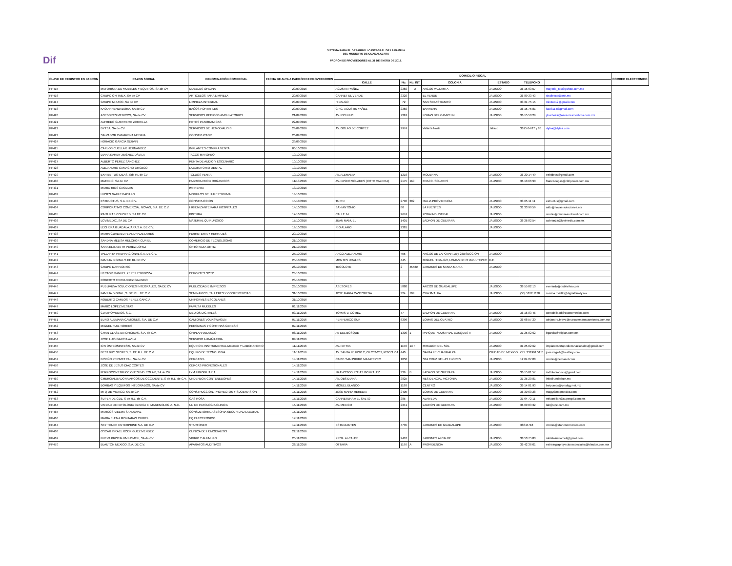Dif
SISTEMA PARA EL DESARROLLO INTEGRAL DE LA FAMILIA
DEL MUNICIPIO DE GUADALAJARA
PADRÓN DE PROVEEDORES AL 31 DE ENERO DE 2018.
| CLAVE DE REGISTRO EN PADRÓN | RAZON SOCIAL | DENOMINACIÓN COMERCIAL | FECHA DE ALTA A PADRÓN DE PROVEEDORES | DOMICILIO FISCAL | | | | | | | CORREO ELECTRÓNICO |
| --- | --- | --- | --- | --- | --- | --- | --- | --- | --- | --- | --- |
| | | | | CALLE | No. | No. INT. | COLONIA | ESTADO | TELEFONO | | |
| PP415 | MAYORISTA DE MUEBLES Y EQUIPOS, SA de CV | MUEBLES OFICINA | 20/09/2016 | AGUSTIN YAÑEZ | 2360 | D | ARCOS VALLARTA | JALISCO | 36 15 93 57 | mayoris_tas@yahoo.com.mx | |
| PP416 | GRUPO ONITMEX, SA de CV | ARTICULOS PARA LIMPIEZA | 20/09/2016 | CARRET EL VERDE | 2320 | | EL VERDE | JALISCO | 36 89 33 43 | sballesca@onit.mx | |
| PP417 | GRUPO MIXZOC, SA de CV | LIMPIEZA INTEGRAL | 20/09/2016 | HIDALGO | 72 | | SAN SEBASTIANITO | JALISCO | 33 31 75 15 | mixzoc12@gmail.com | |
| PP418 | KAO ARRENDADORA, SA de CV | BAÑOS PORTATILES | 20/09/2016 | CIRC. AGUSTIN YAÑEZ | 2360 | | BARRERA | JALISCO | 36 15 75 81 | kao8114@gmail.com | |
| PP420 | ASESORES MEDICOS, SA de CV | SERVICIOS MEDICOS AMBULATORIOS | 21/09/2016 | AV. RIO NILO | 7324 | | LOMAS DEL CAMICHIN | JALISCO | 36 15 50 29 | ybarboza@asesoresmedicos.com.mx | |
| PP421 | ALFREDO GUERRERO ZORRILLA | FOTOS PANORAMICAS | 22/09/2016 | | | | | | | | |
| PP422 | DYTSA, SA de CV | SERVICIOS DE HEMODIALISIS | 23/09/2016 | AV. GOLFO DE CORTEZ | 2974 | | Vallarta Norte | Jalisco | 3615 64 87 y 88 | dytsa@dytsa.com | |
| PP423 | SALVADOR CAMARENA MEDINA | CONSTRUCTOR | 26/09/2016 | | | | | | | | |
| PP424 | HORACIO GARCÍA SERVIN | | 29/09/2016 | | | | | | | | |
| PP425 | CARLOS CUELLAR HERNANDEZ | IMPLANTES COMPRA VENTA | 06/10/2016 | | | | | | | | |
| PP426 | DIANA KAREN JIMÉNEZ DÁVILA | TACOS MAYOREO | 10/10/2016 | | | | | | | | |
| PP427 | ALBERTO PEREZ SANCHEZ | RENTA DE AUDIO Y ESCENARIO | 10/10/2016 | | | | | | | | |
| PP428 | ALEJANDRO CAMACHO OROZCO | LABORATORIO DENTAL | 10/10/2016 | | | | | | | | |
| PP429 | EXHIBE TUS IDEAS, Sde RL de CV | TOLDOS VENTA | 10/10/2016 | AV. ALEMANIA | 1216 | | MODERNA | JALISCO | 36 20 14 49 | exhideas@gmail.com | |
| PP430 | MATEDIC, SA de CV | FABRICA PROD ORGANICOS | 11/10/2016 | AV. PASEO SOLARES (COTO VALERIA) | 2175 | 169 | FRACC. SOLARES | JALISCO | 36 13 66 90 | franciscogas@citripower.com.mx | |
| PP431 | MARIO RIOS CASILLAS | IMPRENTA | 13/10/2016 | | | | | | | | |
| PP432 | ULISES NAHLE BADILLO | MODULOS DE HULE ESPUMA | 13/10/2016 | | | | | | | | |
| PP433 | ESTRUCTUS, S.A. DE C.V. | CONSTRUCCION | 14/10/2016 | TURIN | 2796 | 202 | ITALIA PROVIDENCIA | JALISCO | 33 65 11 11 | estructus@gmail.com | |
| PP434 | CORPORATIVO COMERCIAL NOVAS, S.A. DE C.V. | HIGIENIZANTE PARA HOSPITALES | 14/10/2016 | SAN ANTONIO | 80 | | LA FUENTES | JALISCO | 31 33 99 59 | aldo@novas-soluciones.mx | |
| PP435 | PINTURAS COLORED, SA DE CV | PINTURA | 17/10/2016 | CALLE 14 | 2674 | | ZONA INDUSTRIAL | JALISCO | | ventas@pinturascolored.com.mx | |
| PP436 | LOVIMEDIC, SA DE CV | MATERIAL QUIRURGICO | 17/10/2016 | JUAN MANUEL | 1401 | | LADRON DE GUEVARA | JALISCO | 38 26 82 54 | cobranza@lovimedic.com.mx | |
| PP437 | LECHERA GUADALAJARA S.A. DE C.V. | | 19/10/2016 | RIO ALAMO | 2381 | | | JALISCO | | | |
| PP438 | MARIA GUADALUPE ANDRADE LARES | FERRETERIA Y HERRAJES | 20/10/2016 | | | | | | | | |
| PP439 | SANDRA MELISA MELCHOR CURIEL | COMERCIO DE TECNOLOGIAS | 21/10/2016 | | | | | | | | |
| PP440 | SARA ELIZABETH PEREZ LOPEZ | ORTOPEDIA ORTIZ | 21/10/2016 | | | | | | | | |
| PP441 | VALLARTA INTERNACIONAL S.A. DE C.V. | | 25/10/2016 | ARCO ALEJANDRO | 455 | | ARCOS DE ZAPOPAN 1a y 2da SECCION | JALISCO | | | |
| PP442 | FAMILIA DIGITAL S DE RL DE CV | | 25/10/2016 | MONTES URALES | 445 | | MIGUEL HIDALGO, LOMAS DE CHAPULTEPEC | D.F. | | | |
| PP443 | GRUPO DAHIVON SC | | 26/10/2016 | TECOLOTE | 2 | 45580 | JARDINES DE SANTA MARIA | JALISCO | | | |
| PP444 | HECTOR MANUEL PEREZ ESPINOZA | DEPORTES SOTO | 28/10/2016 | | | | | | | | |
| PP445 | ROBERTO FERNANDEZ GALINDO | | 28/10/2016 | | | | | | | | |
| PP446 | PUBLIVILVA SOLUCIONES INTEGRALES, SA DE CV | PUBLICIDAD E IMPRESOS | 28/10/2016 | ASESORES | 5880 | | ARCOS DE GUADALUPE | JALISCO | 38 55 82 13 | everardo@publivilva.com | |
| PP447 | FAMILIA DIGITAL, S. DE R.L. DE C.V. | SEMINARIOS, TALLERES Y CONFERENCIAS | 31/10/2016 | JOSE MARIA CASTORENA | 324 | 109 | CUAJIMALPA | JALISCO | (55) 5812 1130 | romina.riviello@digitalfamily.mx | |
| PP448 | ROBERTO CARLOS PEREZ GARCIA | UNIFORMES ESCOLARES | 31/10/2016 | | | | | | | | |
| PP449 | MARIO LOPEZ MESTAS | FAMUSA MUEBLES | 01/11/2016 | | | | | | | | |
| PP450 | CUATROMEDIOS, S.C. | MEDIOS DIGITALES | 03/11/2016 | TOMAS V. GOMEZ | 77 | | LADRON DE GUEVARA | JALISCO | 36 16 83 46 | contabilidad@cuatromedios.com | |
| PP451 | EURO ALEMANA CAMIONES, S.A. DE C.V. | CAMIONES VOLKSWAGEN | 07/11/2016 | PERIFERICO SUR | 6396 | | LOMAS DEL CUATRO | JALISCO | 36 68 57 30 | alejandro.bravo@euroalemanacamiones.com.mx | |
| PP452 | MIGUEL RUIZ TORRES | PERSIANAS Y CORTINAS GENESIS | 07/11/2016 | | | | | | | | |
| PP453 | GRAN CLASE EN OFICINAS, S.A. de C.V. | OFIPLAN VELASCO | 08/11/2016 | AV DEL BOSQUE | 1300 | 1 | PARQUE INDUSTRIAL BOSQUES II | JALISCO | 31 25 02 62 | bgarcia@ofiplan.com.mx | |
| PP454 | JOSE LUIS GARCIA AVILA | SERVICIO ALBAÑILERIA | 09/11/2016 | | | | | | | | |
| PP455 | ION OSTEOSINTESIS, SA de CV | EQUIPO E INSTRUMENTAL MEDICO Y LABORATORIO | 11/11/2016 | AV. PATRIA | 1150 | 13 F | MIRADOR DEL SOL | JALISCO | 31 25 02 62 | implantesortopedicosnacionales@gmail.com | |
| PP456 | BEST BUY STORES, S. DE R.L. DE C.V. | EQUIPO DE TECNOLOGIA | 11/11/2016 | AV. SANTA FE PISO 2, OF 202-203, PISO 3 Y 4 | 440 | | SANTA FE CUAJIMALPA | CIUDAD DE MEXICO | CEL 331991 5151 | jose.vega4@bestbuy.com | |
| PP457 | DISEÑO PERIMETRAL, SA de CV | CERCASEL | 14/11/2016 | CARR. SAN ISIDRO MAZATEPEC | 1850 | | STA CRUZ DE LAS FLORES | JALISCO | 12 04 27 08 | ventas@cercasel.com | |
| PP458 | JOSE DE JESUS DIAZ CORTES | CERCAS PROFESIONALES | 14/11/2016 | | | | | | | | |
| PP459 | FERROCONSTRUCCIONES IND. TOLAR, SA de CV | LYM INMOBILIARIA | 14/11/2016 | FRANCISCO ROJAS GONZALEZ | 339 | B | LADRON DE GUEVARA | JALISCO | 36 15 01 57 | indtolarsadecv@gmail.com | |
| PP460 | CMERCIALIZADORA ARCOS DE OCCIDENTE, S de R.L. de C.V. | UNDERBOX CONTENEDORES | 14/11/2016 | AV. OBSIDIANA | 2825 | | RESIDENCIAL VICTORIA | JALISCO | 31 25 20 81 | info@underbox.mx | |
| PP461 | BOMBAS Y EQUIPOS INTEGRADOS, SA de CV | | 14/11/2016 | MIGUEL BLANCO | 1180 | | CENTRO | JALISCO | 36 14 01 93 | beipumps@prodigy.net.mx | |
| PP462 | MTQ DE MEXICO, SA de CV | CONSTRUCCION, PROYECTOS Y SUOERVISION | 15/11/2016 | JOSE MARIA HEREDIA | 2405 | | LOMAS DE GUEVARA | JALISCO | 36 30 60 28 | magy@mtqmexico.com | |
| PP463 | SUPER DE GDL, S de R.L. de C.V. | GAS ROSA | 15/11/2016 | CARRETERA A EL SALTO | 285 | | ALAMEDA | JALISCO | 31 64 72 11 | mfsantillan@supergdl.com.mx | |
| PP464 | UNIDAD DE PATOLOGIA CLINICA E IMAGENOLOGIA, S.C. | UN DE PATOLOGIA CLINICA | 15/11/2016 | AV. MEXICO | 2341 | | LADRON DE GUEVARA | JALISCO | 36 69 03 32 | lab@upc.com.mx | |
| PP465 | MARCOS VIELMA SANDOVAL | CONSULTORIA, ASESORIA SEGURIDAD LABORAL | 15/11/2016 | | | | | | | | |
| PP466 | MARIA ELENA MONJARAS CURIEL | EQ ELECTRONICO | 17/11/2016 | | | | | | | | |
| PP467 | SKY TONER ENTERPRISE S.A. DE C.V. | STARTONER | 17/11/2016 | ESTUDIANTES | 4735 | | JARDINES DE GUADALUPE | JALISCO | 38844718 | ventas@startonermexico.com | |
| PP468 | OSCAR ISRAEL RODRIGUEZ MENDEZ | CLINICA DE HEMODIALISIS | 22/11/2016 | | | | | | | | |
| PP469 | NUEVA KRISTALUM LOMELI, SA de CV | VIDRIO Y ALUMINIO | 25/11/2016 | PROL. ALCALDE | 2418 | | JARDINES ALCALDE | JALISCO | 38 53 75 83 | nkristalumlomeli@gmail.com | |
| PP470 | BLAUTON MEXICO, S.A. DE C.V. | APARATOS AUDITIVOS | 28/11/2016 | OTTAWA | 1196 | A | PROVIDENCIA | JALISCO | 36 42 36 01 | estrategiaproyectosespeciales@blauton.com.mx | |